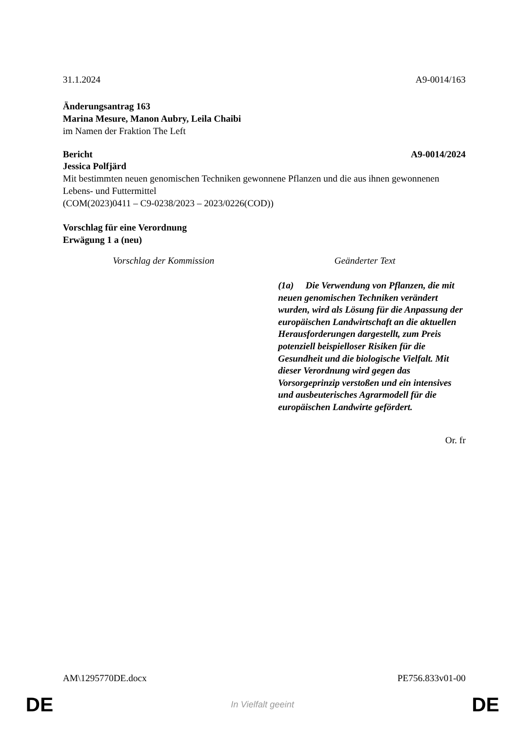31.1.2024 A9-0014/163
Änderungsantrag 163
Marina Mesure, Manon Aubry, Leila Chaibi
im Namen der Fraktion The Left
Bericht A9-0014/2024
Jessica Polfjärd
Mit bestimmten neuen genomischen Techniken gewonnene Pflanzen und die aus ihnen gewonnenen Lebens- und Futtermittel
(COM(2023)0411 – C9-0238/2023 – 2023/0226(COD))
Vorschlag für eine Verordnung
Erwägung 1 a (neu)
| Vorschlag der Kommission | Geänderter Text |
| --- | --- |
| | (1a) Die Verwendung von Pflanzen, die mit neuen genomischen Techniken verändert wurden, wird als Lösung für die Anpassung der europäischen Landwirtschaft an die aktuellen Herausforderungen dargestellt, zum Preis potenziell beispielloser Risiken für die Gesundheit und die biologische Vielfalt. Mit dieser Verordnung wird gegen das Vorsorgeprinzip verstoßen und ein intensives und ausbeuterisches Agrarmodell für die europäischen Landwirte gefördert. |
Or. fr
AM\1295770DE.docx PE756.833v01-00
DE In Vielfalt geeint DE